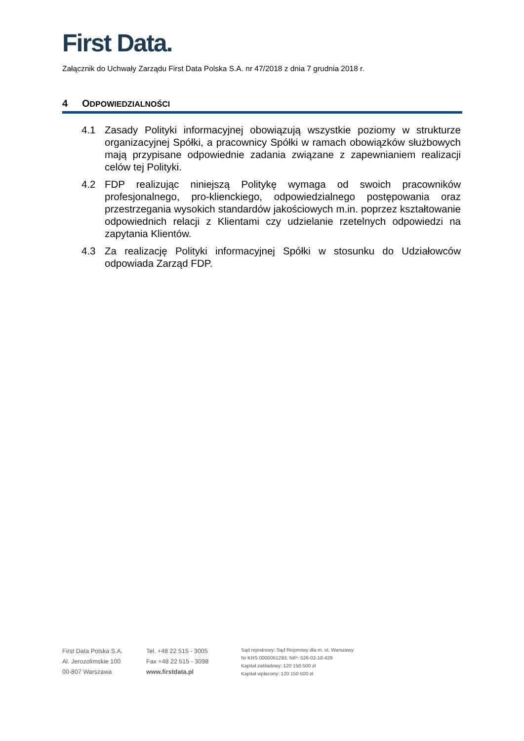First Data.
Załącznik do Uchwały Zarządu First Data Polska S.A. nr 47/2018 z dnia 7 grudnia 2018 r.
4 ODPOWIEDZIALNOŚCI
4.1 Zasady Polityki informacyjnej obowiązują wszystkie poziomy w strukturze organizacyjnej Spółki, a pracownicy Spółki w ramach obowiązków służbowych mają przypisane odpowiednie zadania związane z zapewnianiem realizacji celów tej Polityki.
4.2 FDP realizując niniejszą Politykę wymaga od swoich pracowników profesjonalnego, pro-klienckiego, odpowiedzialnego postępowania oraz przestrzegania wysokich standardów jakościowych m.in. poprzez kształtowanie odpowiednich relacji z Klientami czy udzielanie rzetelnych odpowiedzi na zapytania Klientów.
4.3 Za realizację Polityki informacyjnej Spółki w stosunku do Udziałowców odpowiada Zarząd FDP.
First Data Polska S.A.
Al. Jerozolimskie 100
00-807 Warszawa
Tel. +48 22 515 - 3005
Fax +48 22 515 - 3098
www.firstdata.pl
Sąd rejestrowy: Sąd Rejonowy dla m. st. Warszawy
Nr KRS 0000061293, NIP: 526-02-10-429
Kapitał zakładowy: 120 150 500 zł
Kapitał wpłacony: 120 150 500 zł